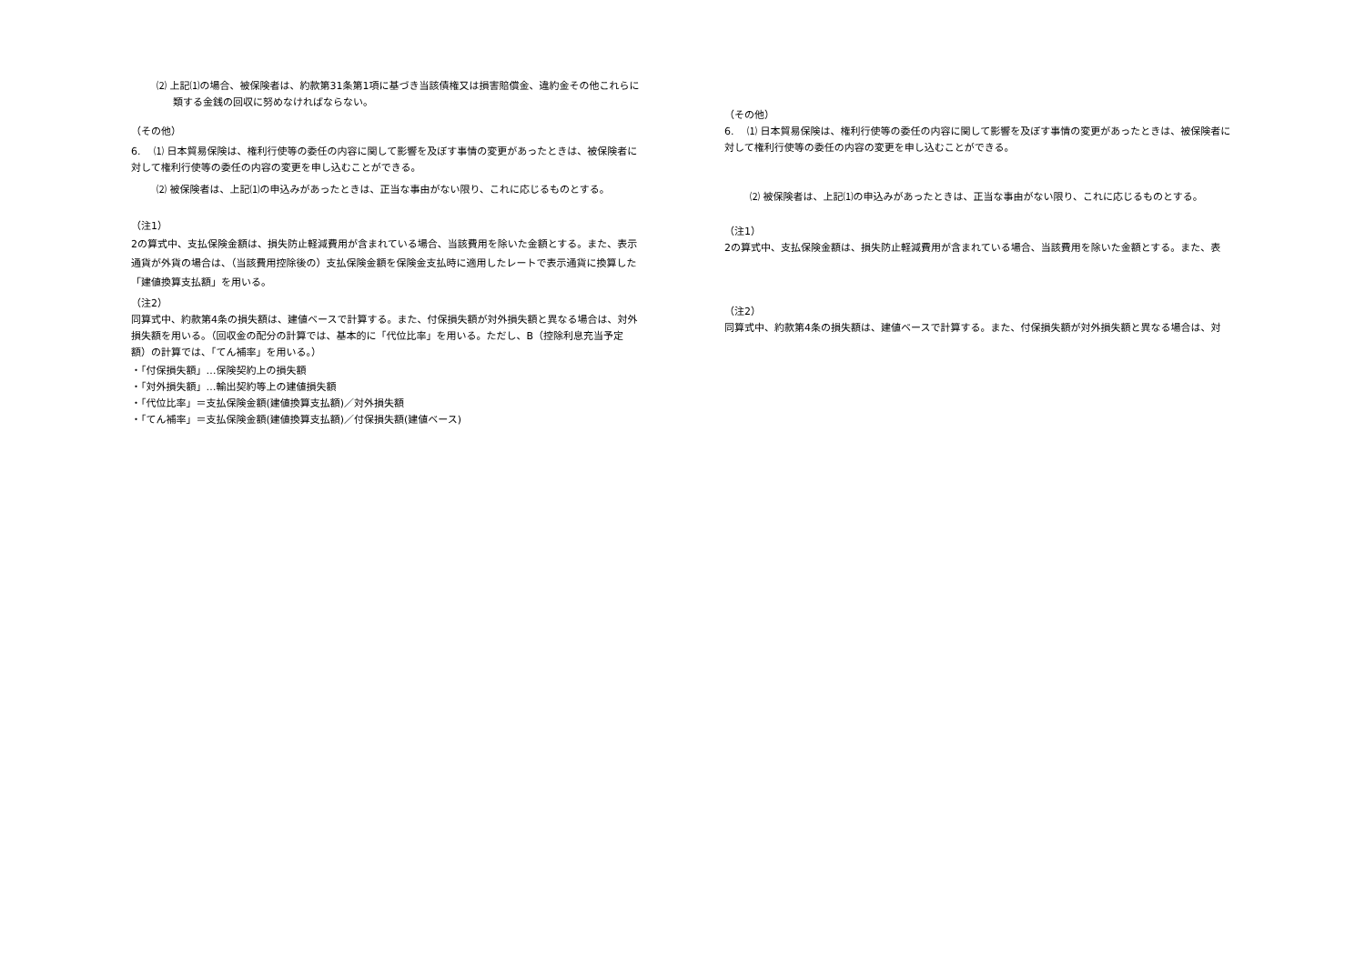⑵ 上記⑴の場合、被保険者は、約款第31条第1項に基づき当該債権又は損害賠償金、違約金その他これらに類する金銭の回収に努めなければならない。
（その他）
6.　 ⑴ 日本貿易保険は、権利行使等の委任の内容に関して影響を及ぼす事情の変更があったときは、被保険者に対して権利行使等の委任の内容の変更を申し込むことができる。
⑵ 被保険者は、上記⑴の申込みがあったときは、正当な事由がない限り、これに応じるものとする。
（注1）
2の算式中、支払保険金額は、損失防止軽減費用が含まれている場合、当該費用を除いた金額とする。また、表示通貨が外貨の場合は、（当該費用控除後の）支払保険金額を保険金支払時に適用したレートで表示通貨に換算した「建値換算支払額」を用いる。
（注2）
同算式中、約款第4条の損失額は、建値ベースで計算する。また、付保損失額が対外損失額と異なる場合は、対外損失額を用いる。（回収金の配分の計算では、基本的に「代位比率」を用いる。ただし、B（控除利息充当予定額）の計算では、「てん補率」を用いる。）
・「付保損失額」…保険契約上の損失額
・「対外損失額」…輸出契約等上の建値損失額
・「代位比率」＝支払保険金額(建値換算支払額)／対外損失額
・「てん補率」＝支払保険金額(建値換算支払額)／付保損失額(建値ベース)
（その他）
6.　 ⑴ 日本貿易保険は、権利行使等の委任の内容に関して影響を及ぼす事情の変更があったときは、被保険者に対して権利行使等の委任の内容の変更を申し込むことができる。
⑵ 被保険者は、上記⑴の申込みがあったときは、正当な事由がない限り、これに応じるものとする。
（注1）
2の算式中、支払保険金額は、損失防止軽減費用が含まれている場合、当該費用を除いた金額とする。また、表
（注2）
同算式中、約款第4条の損失額は、建値ベースで計算する。また、付保損失額が対外損失額と異なる場合は、対